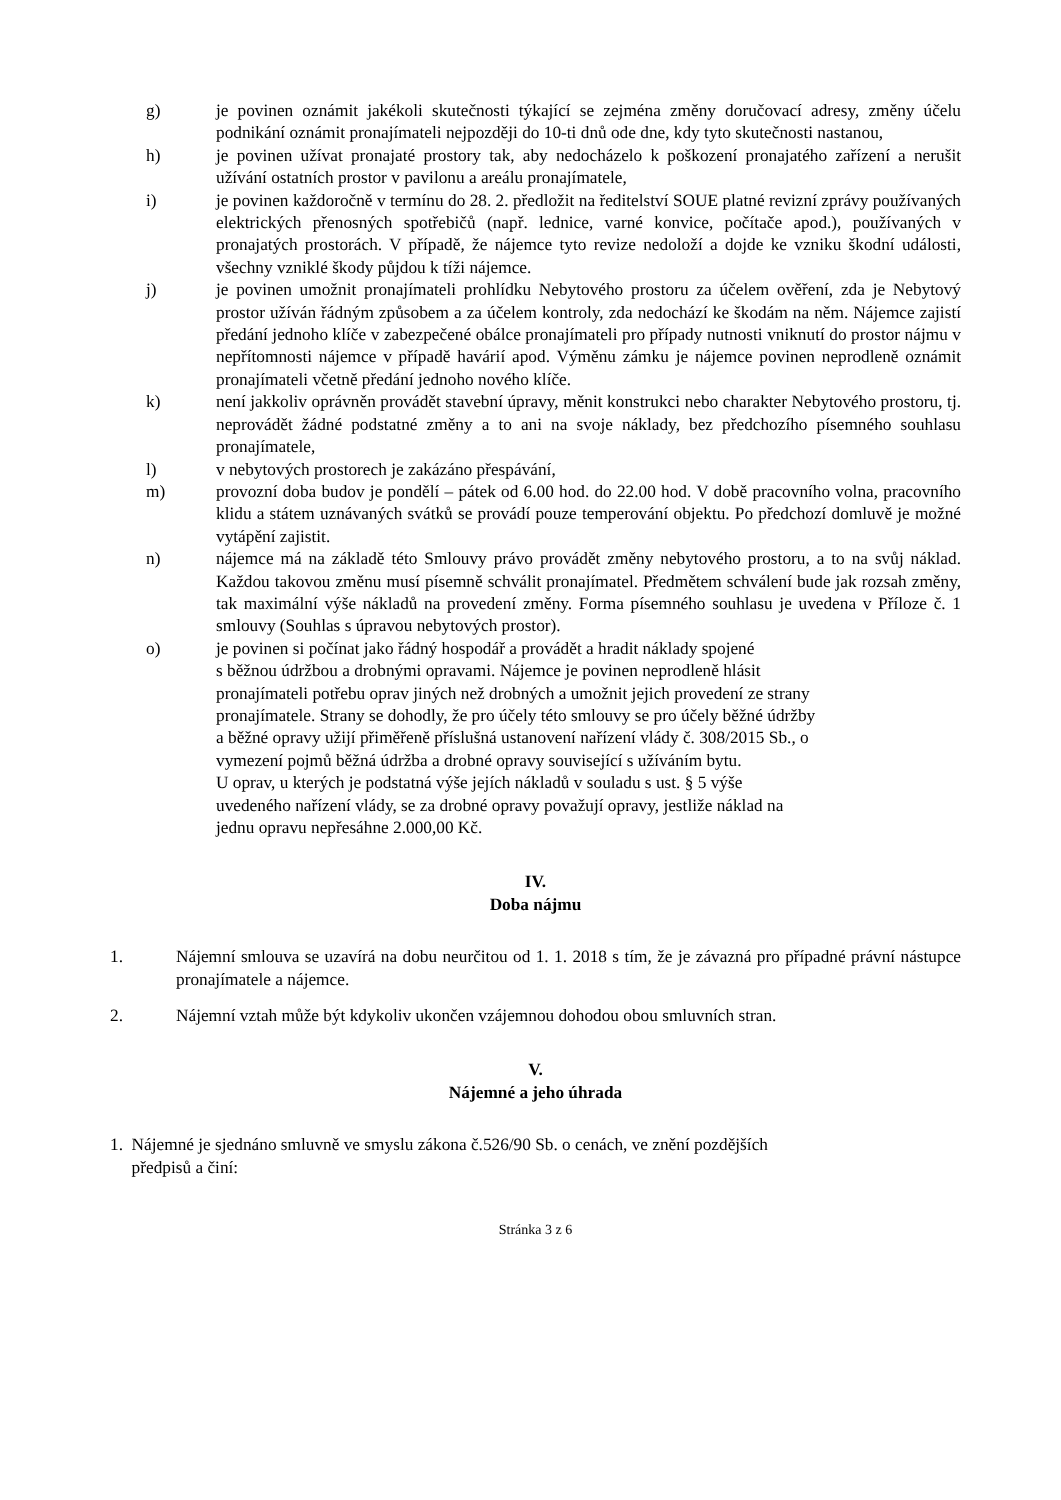g) je povinen oznámit jakékoli skutečnosti týkající se zejména změny doručovací adresy, změny účelu podnikání oznámit pronajímateli nejpozději do 10-ti dnů ode dne, kdy tyto skutečnosti nastanou,
h) je povinen užívat pronajaté prostory tak, aby nedocházelo k poškození pronajatého zařízení a nerušit užívání ostatních prostor v pavilonu a areálu pronajímatele,
i) je povinen každoročně v termínu do 28. 2. předložit na ředitelství SOUE platné revizní zprávy používaných elektrických přenosných spotřebičů (např. lednice, varné konvice, počítače apod.), používaných v pronajatých prostorách. V případě, že nájemce tyto revize nedoloží a dojde ke vzniku škodní události, všechny vzniklé škody půjdou k tíži nájemce.
j) je povinen umožnit pronajímateli prohlídku Nebytového prostoru za účelem ověření, zda je Nebytový prostor užíván řádným způsobem a za účelem kontroly, zda nedochází ke škodám na něm. Nájemce zajistí předání jednoho klíče v zabezpečené obálce pronajímateli pro případy nutnosti vniknutí do prostor nájmu v nepřítomnosti nájemce v případě havárií apod. Výměnu zámku je nájemce povinen neprodleně oznámit pronajímateli včetně předání jednoho nového klíče.
k) není jakkoliv oprávněn provádět stavební úpravy, měnit konstrukci nebo charakter Nebytového prostoru, tj. neprovádět žádné podstatné změny a to ani na svoje náklady, bez předchozího písemného souhlasu pronajímatele,
l) v nebytových prostorech je zakázáno přespávání,
m) provozní doba budov je pondělí – pátek od 6.00 hod. do 22.00 hod. V době pracovního volna, pracovního klidu a státem uznávaných svátků se provádí pouze temperování objektu. Po předchozí domluvě je možné vytápění zajistit.
n) nájemce má na základě této Smlouvy právo provádět změny nebytového prostoru, a to na svůj náklad. Každou takovou změnu musí písemně schválit pronajímatel. Předmětem schválení bude jak rozsah změny, tak maximální výše nákladů na provedení změny. Forma písemného souhlasu je uvedena v Příloze č. 1 smlouvy (Souhlas s úpravou nebytových prostor).
o) je povinen si počínat jako řádný hospodář a provádět a hradit náklady spojené
s běžnou údržbou a drobnými opravami. Nájemce je povinen neprodleně hlásit
pronajímateli potřebu oprav jiných než drobných a umožnit jejich provedení ze strany
pronajímatele. Strany se dohodly, že pro účely této smlouvy se pro účely běžné údržby
a běžné opravy užijí přiměřeně příslušná ustanovení nařízení vlády č. 308/2015 Sb., o
vymezení pojmů běžná údržba a drobné opravy související s užíváním bytu.
U oprav, u kterých je podstatná výše jejích nákladů v souladu s ust. § 5 výše
uvedeného nařízení vlády, se za drobné opravy považují opravy, jestliže náklad na
jednu opravu nepřesáhne 2.000,00 Kč.
IV.
Doba nájmu
1. Nájemní smlouva se uzavírá na dobu neurčitou od 1. 1. 2018 s tím, že je závazná pro případné právní nástupce pronajímatele a nájemce.
2. Nájemní vztah může být kdykoliv ukončen vzájemnou dohodou obou smluvních stran.
V.
Nájemné a jeho úhrada
1. Nájemné je sjednáno smluvně ve smyslu zákona č.526/90 Sb. o cenách, ve znění pozdějších
předpisů a činí:
Stránka 3 z 6